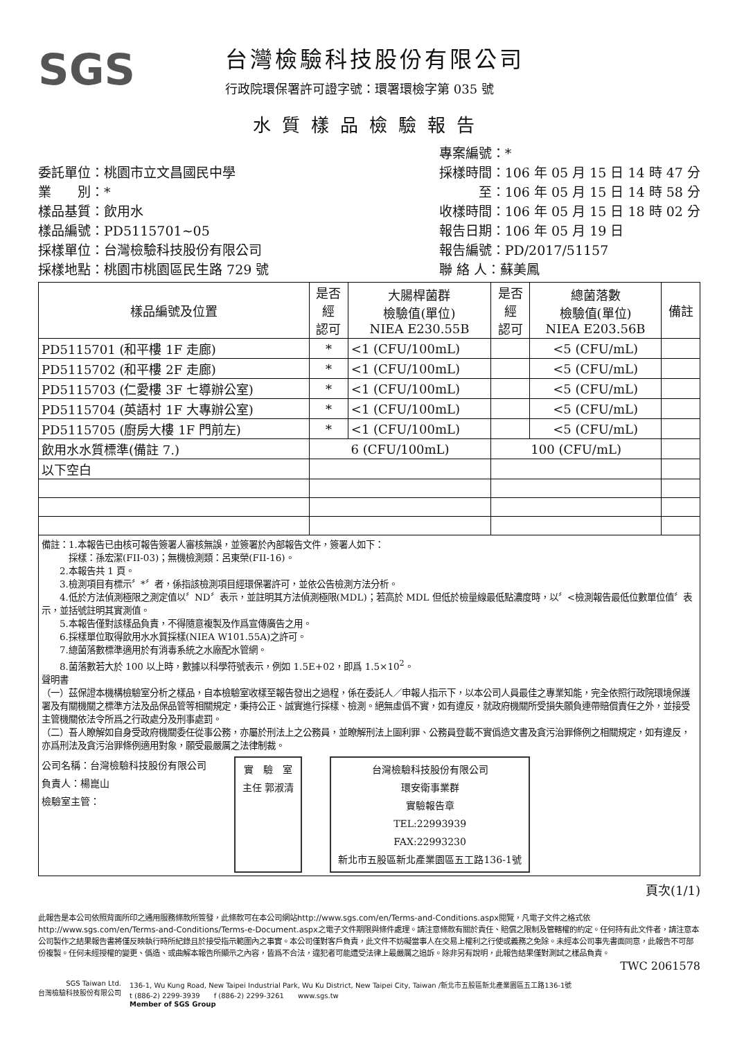SGS
台灣檢驗科技股份有限公司
行政院環保署許可證字號：環署環檢字第 035 號
水質樣品檢驗報告
委託單位：桃園市立文昌國民中學
業　　別：*
樣品基質：飲用水
樣品編號：PD5115701~05
採樣單位：台灣檢驗科技股份有限公司
採樣地點：桃園市桃園區民生路 729 號
專案編號：*
採樣時間：106 年 05 月 15 日 14 時 47 分
　　　至：106 年 05 月 15 日 14 時 58 分
收樣時間：106 年 05 月 15 日 18 時 02 分
報告日期：106 年 05 月 19 日
報告編號：PD/2017/51157
聯 絡 人：蘇美鳳
| 樣品編號及位置 | 是否 經 認可 | 大腸桿菌群 檢驗值(單位) NIEA E230.55B | 是否 經 認可 | 總菌落數 檢驗值(單位) NIEA E203.56B | 備註 |
| --- | --- | --- | --- | --- | --- |
| PD5115701 (和平樓 1F 走廊) | * | <1 (CFU/100mL) | | <5 (CFU/mL) | |
| PD5115702 (和平樓 2F 走廊) | * | <1 (CFU/100mL) | | <5 (CFU/mL) | |
| PD5115703 (仁愛樓 3F 七導辦公室) | * | <1 (CFU/100mL) | | <5 (CFU/mL) | |
| PD5115704 (英語村 1F 大專辦公室) | * | <1 (CFU/100mL) | | <5 (CFU/mL) | |
| PD5115705 (廚房大樓 1F 門前左) | * | <1 (CFU/100mL) | | <5 (CFU/mL) | |
| 飲用水水質標準(備註 7.) | 6 (CFU/100mL) | | 100 (CFU/mL) | | |
| 以下空白 | | | | | |
備註：1.本報告已由核可報告簽署人審核無誤，並簽署於內部報告文件，簽署人如下：
　　　採樣：孫宏潔(FII-03)；無機檢測類：呂東榮(FII-16)。
　　2.本報告共 1 頁。
　　3.檢測項目有標示〞*〞者，係指該檢測項目經環保署許可，並依公告檢測方法分析。
　　4.低於方法偵測極限之測定值以〞ND〞表示，並註明其方法偵測極限(MDL)；若高於 MDL 但低於檢量線最低點濃度時，以〞<檢測報告最低位數單位值〞表示，並括號註明其實測值。
　　5.本報告僅對該樣品負責，不得隨意複製及作爲宣傳廣告之用。
　　6.採樣單位取得飲用水水質採樣(NIEA W101.55A)之許可。
　　7.總菌落數標準適用於有消毒系統之水廠配水管網。
　　8.菌落數若大於 100 以上時，數據以科學符號表示，例如 1.5E+02，即爲 1.5×10<sup>2</sup>。
聲明書
（一）茲保證本機構檢驗室分析之樣品，自本檢驗室收樣至報告發出之過程，係在委託人／申報人指示下，以本公司人員最佳之專業知能，完全依照行政院環境保護署及有關機關之標準方法及品保品管等相關規定，秉持公正、誠實進行採樣、檢測。絕無虛僞不實，如有違反，就政府機關所受損失願負連帶賠償責任之外，並接受主管機關依法令所爲之行政處分及刑事處罰。
（二）吾人瞭解如自身受政府機關委任從事公務，亦屬於刑法上之公務員，並瞭解刑法上圖利罪、公務員登載不實僞造文書及貪污治罪條例之相關規定，如有違反，亦爲刑法及貪污治罪條例適用對象，願受最嚴厲之法律制裁。
公司名稱：台灣檢驗科技股份有限公司
負責人：楊崑山
檢驗室主管：
實　驗　室
主任 郭淑清
台灣檢驗科技股份有限公司
環安衛事業群
實驗報告章
TEL:22993939
FAX:22993230
新北市五股區新北產業園區五工路136-1號
頁次(1/1)
此報告是本公司依照背面所印之通用服務條款所簽發，此條款可在本公司網站http://www.sgs.com/en/Terms-and-Conditions.aspx閱覽，凡電子文件之格式依http://www.sgs.com/en/Terms-and-Conditions/Terms-e-Document.aspx之電子文件期限與條件處理。請注意條款有關於責任、賠償之限制及管轄權的約定。任何持有此文件者，請注意本公司製作之結果報告書將僅反映執行時所紀錄且於接受指示範圍內之事實。本公司僅對客戶負責，此文件不妨礙當事人在交易上權利之行使或義務之免除。未經本公司事先書面同意，此報告不可部份複製。任何未經授權的變更、僞造、或曲解本報告所顯示之內容，皆爲不合法，違犯者可能遭受法律上最嚴厲之追訴。除非另有說明，此報告結果僅對測試之樣品負責。
TWC 2061578
SGS Taiwan Ltd.
台灣檢驗科技股份有限公司
136-1, Wu Kung Road, New Taipei Industrial Park, Wu Ku District, New Taipei City, Taiwan /新北市五股區新北產業園區五工路136-1號
t (886-2) 2299-3939　　f (886-2) 2299-3261　　www.sgs.tw
Member of SGS Group